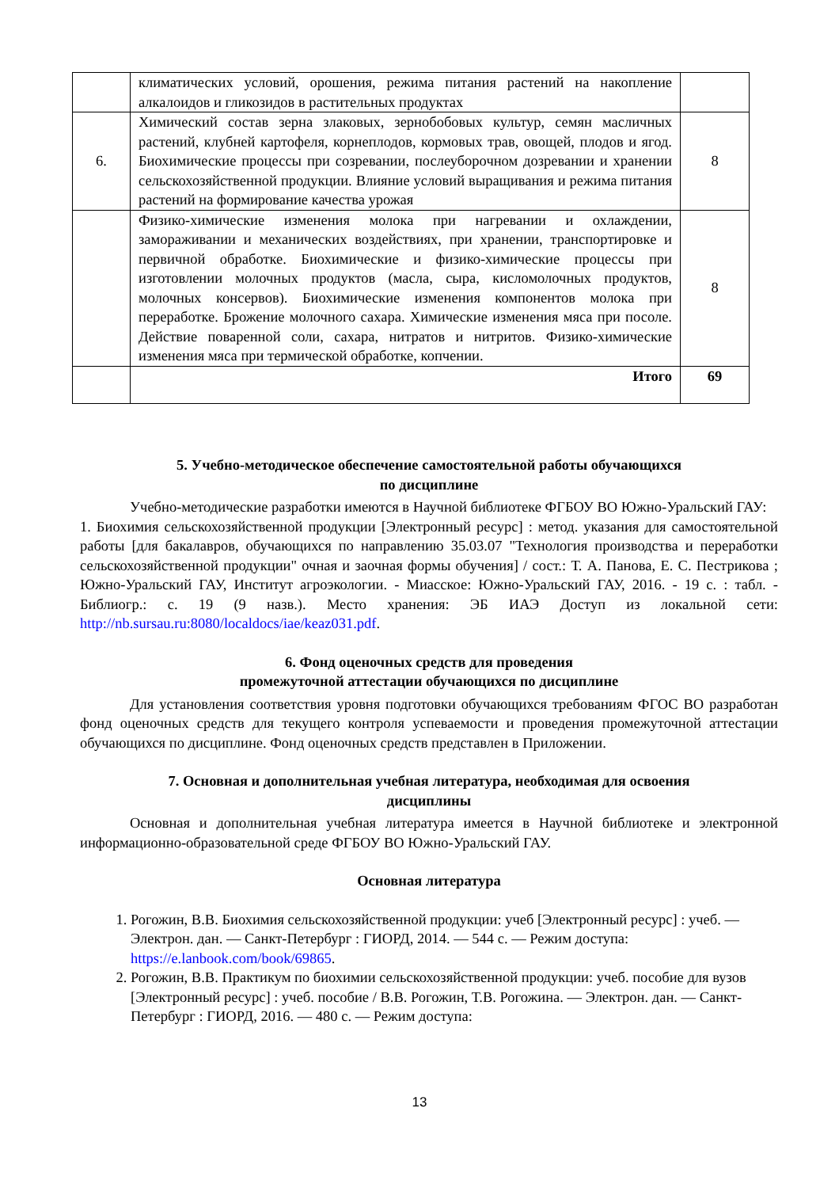| | климатических условий, орошения, режима питания растений на накопление алкалоидов и гликозидов в растительных продуктах | |
| 6. | Химический состав зерна злаковых, зернобобовых культур, семян масличных растений, клубней картофеля, корнеплодов, кормовых трав, овощей, плодов и ягод. Биохимические процессы при созревании, послеуборочном дозревании и хранении сельскохозяйственной продукции. Влияние условий выращивания и режима питания растений на формирование качества урожая | 8 |
| | Физико-химические изменения молока при нагревании и охлаждении, замораживании и механических воздействиях, при хранении, транспортировке и первичной обработке. Биохимические и физико-химические процессы при изготовлении молочных продуктов (масла, сыра, кисломолочных продуктов, молочных консервов). Биохимические изменения компонентов молока при переработке. Брожение молочного сахара. Химические изменения мяса при посоле. Действие поваренной соли, сахара, нитратов и нитритов. Физико-химические изменения мяса при термической обработке, копчении. | 8 |
| | Итого | 69 |
5. Учебно-методическое обеспечение самостоятельной работы обучающихся
по дисциплине
Учебно-методические разработки имеются в Научной библиотеке ФГБОУ ВО Южно-Уральский ГАУ:
1. Биохимия сельскохозяйственной продукции [Электронный ресурс] : метод. указания для самостоятельной работы [для бакалавров, обучающихся по направлению 35.03.07 "Технология производства и переработки сельскохозяйственной продукции" очная и заочная формы обучения] / сост.: Т. А. Панова, Е. С. Пестрикова ; Южно-Уральский ГАУ, Институт агроэкологии. - Миасское: Южно-Уральский ГАУ, 2016. - 19 с. : табл. - Библиогр.: с. 19 (9 назв.). Место хранения: ЭБ ИАЭ Доступ из локальной сети: http://nb.sursau.ru:8080/localdocs/iae/keaz031.pdf.
6. Фонд оценочных средств для проведения
промежуточной аттестации обучающихся по дисциплине
Для установления соответствия уровня подготовки обучающихся требованиям ФГОС ВО разработан фонд оценочных средств для текущего контроля успеваемости и проведения промежуточной аттестации обучающихся по дисциплине. Фонд оценочных средств представлен в Приложении.
7. Основная и дополнительная учебная литература, необходимая для освоения
дисциплины
Основная и дополнительная учебная литература имеется в Научной библиотеке и электронной информационно-образовательной среде ФГБОУ ВО Южно-Уральский ГАУ.
Основная литература
1. Рогожин, В.В. Биохимия сельскохозяйственной продукции: учеб [Электронный ресурс] : учеб. — Электрон. дан. — Санкт-Петербург : ГИОРД, 2014. — 544 с. — Режим доступа: https://e.lanbook.com/book/69865.
2. Рогожин, В.В. Практикум по биохимии сельскохозяйственной продукции: учеб. пособие для вузов [Электронный ресурс] : учеб. пособие / В.В. Рогожин, Т.В. Рогожина. — Электрон. дан. — Санкт-Петербург : ГИОРД, 2016. — 480 с. — Режим доступа:
13